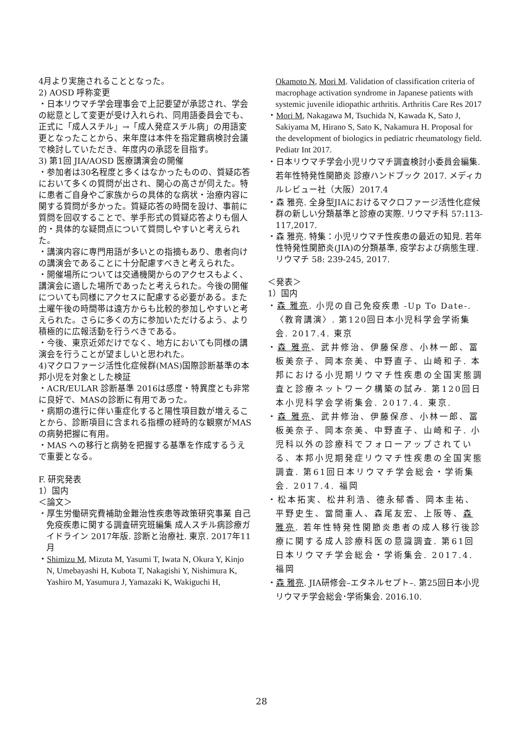4月より実施されることとなった。
2) AOSD 呼称変更
・日本リウマチ学会理事会で上記要望が承認され、学会の総意として変更が受け入れられ、同用語委員会でも、正式に「成人スチル」→「成人発症スチル病」の用語変更となったことから、来年度は本件を指定難病検討会議で検討していただき、年度内の承認を目指す。
3) 第1回 JIA/AOSD 医療講演会の開催
・参加者は30名程度と多くはなかったものの、質疑応答において多くの質問が出され、関心の高さが伺えた。特に患者ご自身やご家族からの具体的な病状・治療内容に関する質問が多かった。質疑応答の時間を設け、事前に質問を回収することで、挙手形式の質疑応答よりも個人的・具体的な疑問点について質問しやすいと考えられた。
・講演内容に専門用語が多いとの指摘もあり、患者向けの講演会であることに十分配慮すべきと考えられた。
・開催場所については交通機関からのアクセスもよく、講演会に適した場所であったと考えられた。今後の開催についても同様にアクセスに配慮する必要がある。また土曜午後の時間帯は遠方からも比較的参加しやすいと考えられた。さらに多くの方に参加いただけるよう、より積極的に広報活動を行うべきである。
・今後、東京近郊だけでなく、地方においても同様の講演会を行うことが望ましいと思われた。
4)マクロファージ活性化症候群(MAS)国際診断基準の本邦小児を対象とした検証
・ACR/EULAR 診断基準 2016は感度・特異度とも非常に良好で、MASの診断に有用であった。
・病期の進行に伴い重症化すると陽性項目数が増えることから、診断項目に含まれる指標の経時的な観察がMASの病勢把握に有用。
・MAS への移行と病勢を把握する基準を作成するうえで重要となる。
F. 研究発表
1）国内
＜論文＞
・厚生労働研究費補助金難治性疾患等政策研究事業 自己免疫疾患に関する調査研究班編集 成人スチル病診療ガイドライン 2017年版. 診断と治療社. 東京. 2017年11月
・Shimizu M, Mizuta M, Yasumi T, Iwata N, Okura Y, Kinjo N, Umebayashi H, Kubota T, Nakagishi Y, Nishimura K, Yashiro M, Yasumura J, Yamazaki K, Wakiguchi H,
Okamoto N, Mori M. Validation of classification criteria of macrophage activation syndrome in Japanese patients with systemic juvenile idiopathic arthritis. Arthritis Care Res 2017
・Mori M, Nakagawa M, Tsuchida N, Kawada K, Sato J, Sakiyama M, Hirano S, Sato K, Nakamura H. Proposal for the development of biologics in pediatric rheumatology field. Pediatr Int 2017.
・日本リウマチ学会小児リウマチ調査検討小委員会編集. 若年性特発性関節炎 診療ハンドブック 2017. メディカルレビュー社（大阪）2017.4
・森 雅亮. 全身型JIAにおけるマクロファージ活性化症候群の新しい分類基準と診療の実際. リウマチ科 57:113-117,2017.
・森 雅亮. 特集：小児リウマチ性疾患の最近の知見. 若年性特発性関節炎(JIA)の分類基準, 疫学および病態生理. リウマチ 58: 239-245, 2017.
＜発表＞
1）国内
・森 雅亮. 小児の自己免疫疾患 -Up To Date-. 〈教育講演〉. 第120回日本小児科学会学術集会. 2017.4. 東京
・森 雅亮、武井修治、伊藤保彦、小林一郎、冨板美奈子、岡本奈美、中野直子、山崎和子. 本邦における小児期リウマチ性疾患の全国実態調査と診療ネットワーク構築の試み. 第120回日本小児科学会学術集会. 2017.4. 東京.
・森 雅亮、武井修治、伊藤保彦、小林一郎、冨板美奈子、岡本奈美、中野直子、山崎和子. 小児科以外の診療科でフォローアップされている、本邦小児期発症リウマチ性疾患の全国実態調査. 第61回日本リウマチ学会総会・学術集会. 2017.4. 福岡
・松本拓実、松井利浩、德永郁香、岡本圭祐、平野史生、當間重人、森尾友宏、上阪等、森 雅亮. 若年性特発性関節炎患者の成人移行後診療に関する成人診療科医の意識調査. 第61回日本リウマチ学会総会・学術集会. 2017.4. 福岡
・森 雅亮. JIA研修会–エタネルセプト–. 第25回日本小児リウマチ学会総会･学術集会. 2016.10.
28